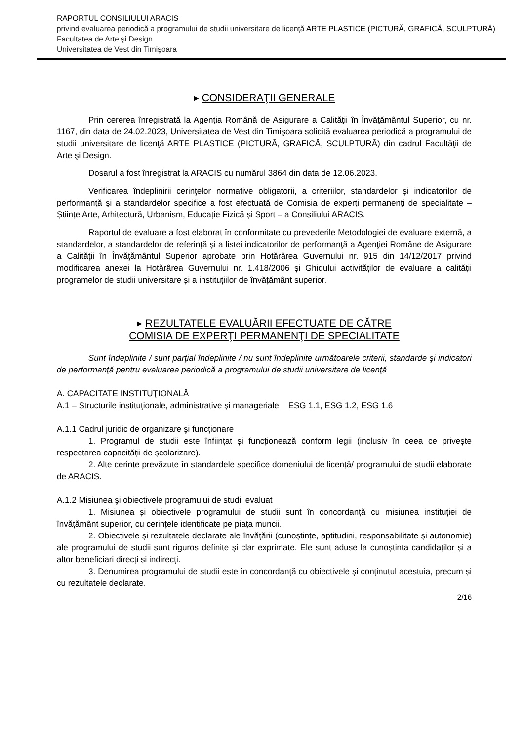RAPORTUL CONSILIULUI ARACIS
privind evaluarea periodică a programului de studii universitare de licenţă ARTE PLASTICE (PICTURĂ, GRAFICĂ, SCULPTURĂ)
Facultatea de Arte şi Design
Universitatea de Vest din Timişoara
▸ CONSIDERAŢII GENERALE
Prin cererea înregistrată la Agenţia Română de Asigurare a Calităţii în Învăţământul Superior, cu nr. 1167, din data de 24.02.2023, Universitatea de Vest din Timişoara solicită evaluarea periodică a programului de studii universitare de licenţă ARTE PLASTICE (PICTURĂ, GRAFICĂ, SCULPTURĂ) din cadrul Facultăţii de Arte şi Design.
Dosarul a fost înregistrat la ARACIS cu numărul 3864 din data de 12.06.2023.
Verificarea îndeplinirii cerinţelor normative obligatorii, a criteriilor, standardelor şi indicatorilor de performanţă şi a standardelor specifice a fost efectuată de Comisia de experţi permanenţi de specialitate – Științe Arte, Arhitectură, Urbanism, Educație Fizică și Sport – a Consiliului ARACIS.
Raportul de evaluare a fost elaborat în conformitate cu prevederile Metodologiei de evaluare externă, a standardelor, a standardelor de referinţă şi a listei indicatorilor de performanţă a Agenţiei Române de Asigurare a Calităţii în Învăţământul Superior aprobate prin Hotărârea Guvernului nr. 915 din 14/12/2017 privind modificarea anexei la Hotărârea Guvernului nr. 1.418/2006 și Ghidului activităților de evaluare a calității programelor de studii universitare și a instituțiilor de învățământ superior.
▸ REZULTATELE EVALUĂRII EFECTUATE DE CĂTRE
COMISIA DE EXPERŢI PERMANENŢI DE SPECIALITATE
Sunt îndeplinite / sunt parţial îndeplinite / nu sunt îndeplinite următoarele criterii, standarde şi indicatori de performanţă pentru evaluarea periodică a programului de studii universitare de licenţă
A. CAPACITATE INSTITUŢIONALĂ
A.1 – Structurile instituţionale, administrative şi manageriale ESG 1.1, ESG 1.2, ESG 1.6
A.1.1 Cadrul juridic de organizare şi funcţionare
1. Programul de studii este înființat și funcționează conform legii (inclusiv în ceea ce privește respectarea capacității de școlarizare).
2. Alte cerințe prevăzute în standardele specifice domeniului de licență/ programului de studii elaborate de ARACIS.
A.1.2 Misiunea şi obiectivele programului de studii evaluat
1. Misiunea și obiectivele programului de studii sunt în concordanță cu misiunea instituției de învățământ superior, cu cerințele identificate pe piața muncii.
2. Obiectivele și rezultatele declarate ale învățării (cunoștințe, aptitudini, responsabilitate și autonomie) ale programului de studii sunt riguros definite și clar exprimate. Ele sunt aduse la cunoștința candidaților și a altor beneficiari direcți și indirecți.
3. Denumirea programului de studii este în concordanță cu obiectivele și conținutul acestuia, precum și cu rezultatele declarate.
2/16